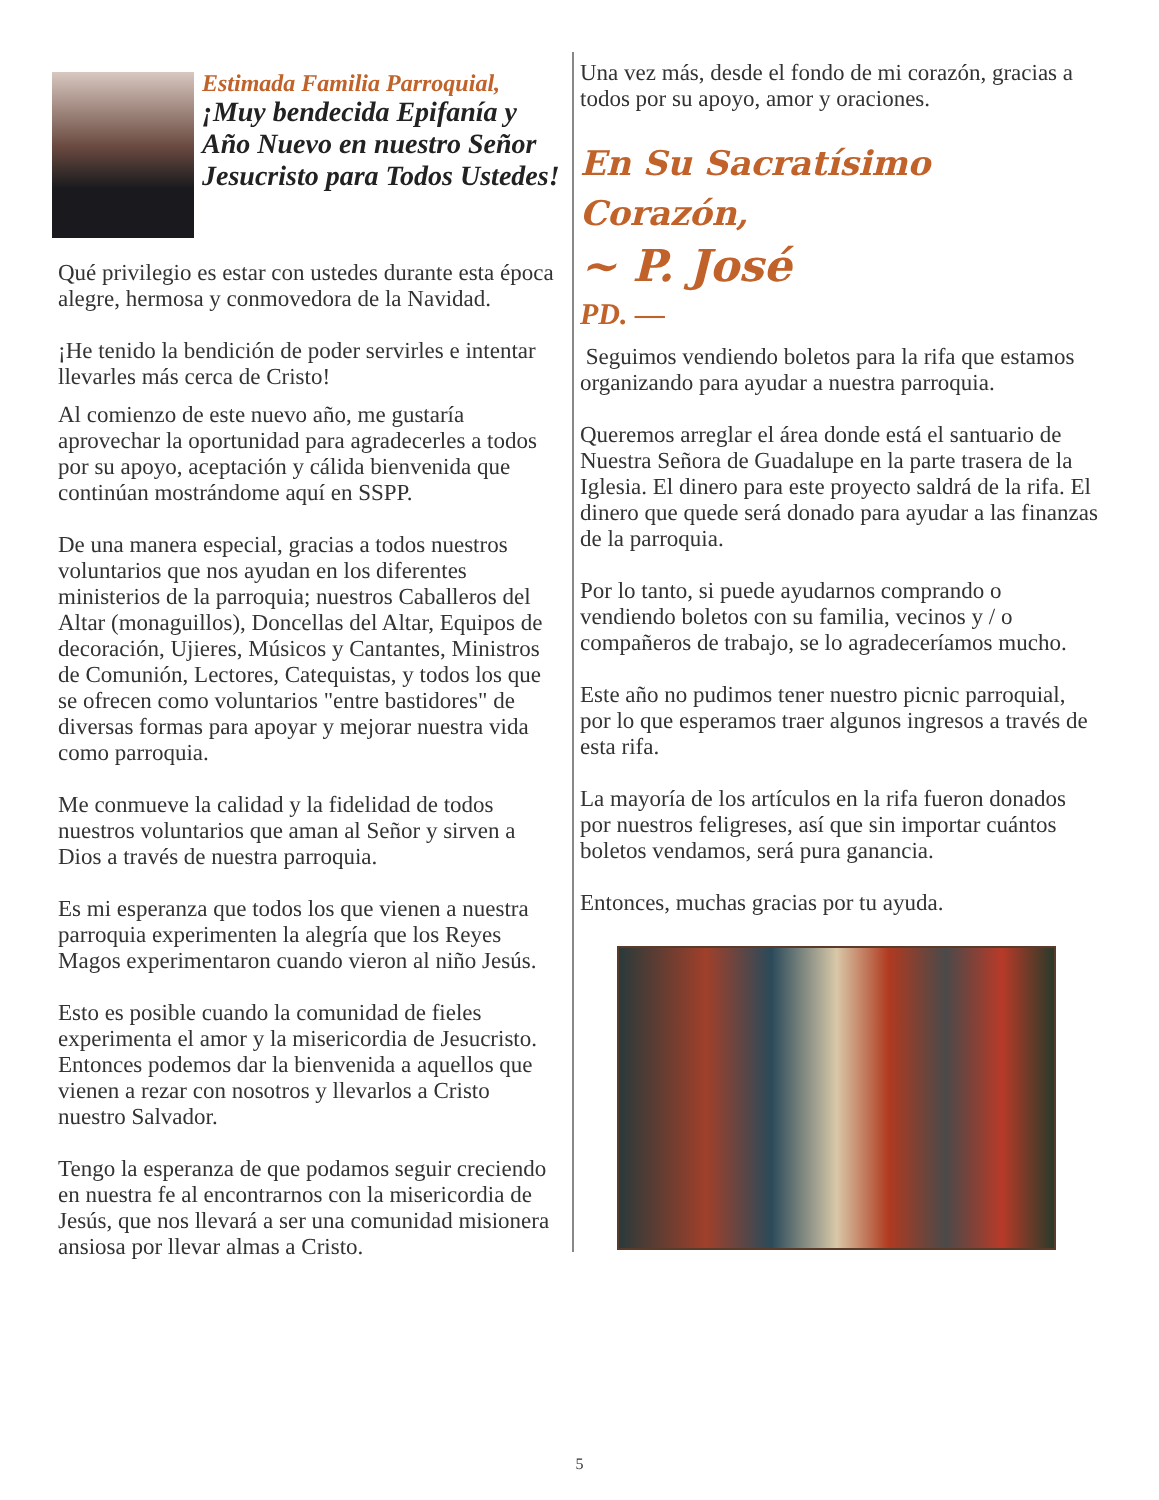Estimada Familia Parroquial,
¡Muy bendecida Epifanía y Año Nuevo en nuestro Señor Jesucristo para Todos Ustedes!
Qué privilegio es estar con ustedes durante esta época alegre, hermosa y conmovedora de la Navidad.
¡He tenido la bendición de poder servirles e intentar llevarles más cerca de Cristo!
Al comienzo de este nuevo año, me gustaría aprovechar la oportunidad para agradecerles a todos por su apoyo, aceptación y cálida bienvenida que continúan mostrándome aquí en SSPP.
De una manera especial, gracias a todos nuestros voluntarios que nos ayudan en los diferentes ministerios de la parroquia; nuestros Caballeros del Altar (monaguillos), Doncellas del Altar, Equipos de decoración, Ujieres, Músicos y Cantantes, Ministros de Comunión, Lectores, Catequistas, y todos los que se ofrecen como voluntarios "entre bastidores" de diversas formas para apoyar y mejorar nuestra vida como parroquia.
Me conmueve la calidad y la fidelidad de todos nuestros voluntarios que aman al Señor y sirven a Dios a través de nuestra parroquia.
Es mi esperanza que todos los que vienen a nuestra parroquia experimenten la alegría que los Reyes Magos experimentaron cuando vieron al niño Jesús.
Esto es posible cuando la comunidad de fieles experimenta el amor y la misericordia de Jesucristo. Entonces podemos dar la bienvenida a aquellos que vienen a rezar con nosotros y llevarlos a Cristo nuestro Salvador.
Tengo la esperanza de que podamos seguir creciendo en nuestra fe al encontrarnos con la misericordia de Jesús, que nos llevará a ser una comunidad misionera ansiosa por llevar almas a Cristo.
Una vez más, desde el fondo de mi corazón, gracias a todos por su apoyo, amor y oraciones.
En Su Sacratísimo Corazón,
~ P. José
PD. —
Seguimos vendiendo boletos para la rifa que estamos organizando para ayudar a nuestra parroquia.
Queremos arreglar el área donde está el santuario de Nuestra Señora de Guadalupe en la parte trasera de la Iglesia. El dinero para este proyecto saldrá de la rifa. El dinero que quede será donado para ayudar a las finanzas de la parroquia.
Por lo tanto, si puede ayudarnos comprando o vendiendo boletos con su familia, vecinos y / o compañeros de trabajo, se lo agradeceríamos mucho.
Este año no pudimos tener nuestro picnic parroquial, por lo que esperamos traer algunos ingresos a través de esta rifa.
La mayoría de los artículos en la rifa fueron donados por nuestros feligreses, así que sin importar cuántos boletos vendamos, será pura ganancia.
Entonces, muchas gracias por tu ayuda.
5